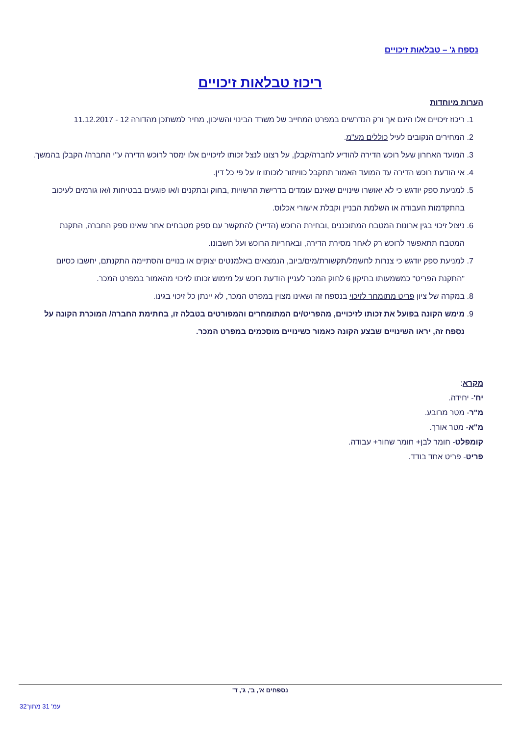נספח ג' – טבלאות זיכויים
ריכוז טבלאות זיכויים
הערות מיוחדות
1. ריכוז זיכויים אלו הינם אך ורק הנדרשים במפרט המחייב של משרד הבינוי והשיכון, מחיר למשתכן מהדורה 12 - 11.12.2017
2. המחירים הנקובים לעיל כוללים מע"מ.
3. המועד האחרון שעל רוכש הדירה להודיע לחברה/קבלן, על רצונו לנצל זכותו לזיכויים אלו ימסר לרוכש הדירה ע"י החברה/ הקבלן בהמשך.
4. אי הודעת רוכש הדירה עד המועד האמור תתקבל כוויתור לזכותו זו על פי כל דין.
5. למניעת ספק יודגש כי לא יאושרו שינויים שאינם עומדים בדרישת הרשויות ,בחוק ובתקנים ו/או פוגעים בבטיחות ו/או גורמים לעיכוב בהתקדמות העבודה או השלמת הבניין וקבלת אישורי אכלוס.
6. ניצול זיכוי בגין ארונות המטבח המתוכננים ,ובחירת הרוכש (הדייר) להתקשר עם ספק מטבחים אחר שאינו ספק החברה, התקנת המטבח תתאפשר לרוכש רק לאחר מסירת הדירה, ובאחריות הרוכש ועל חשבונו.
7. למניעת ספק יודגש כי צנרות לחשמל/תקשורת/מים/ביוב, הנמצאים באלמנטים יצוקים או בנויים והסתיימה התקנתם, יחשבו כסיום "התקנת הפריט" כמשמעותו בתיקון 6 לחוק המכר לעניין הודעת רוכש על מימוש זכותו לזיכוי מהאמור במפרט המכר.
8. במקרה של ציון פריט מתומחר לזיכוי בנספח זה ושאינו מצוין במפרט המכר, לא יינתן כל זיכוי בגינו.
9. מימש הקונה בפועל את זכותו לזיכויים, מהפריט/ים המתומחרים והמפורטים בטבלה זו, בחתימת החברה/ המוכרת הקונה על נספח זה, יראו השינויים שבצע הקונה כאמור כשינויים מוסכמים במפרט המכר.
מקרא:
יח'- יחידה.
מ"ר- מטר מרובע.
מ"א- מטר אורך.
קומפלט- חומר לבן+ חומר שחור+ עבודה.
פריט- פריט אחד בודד.
נספחים א', ב', ג', ד'
עמ' 31 מתוך32